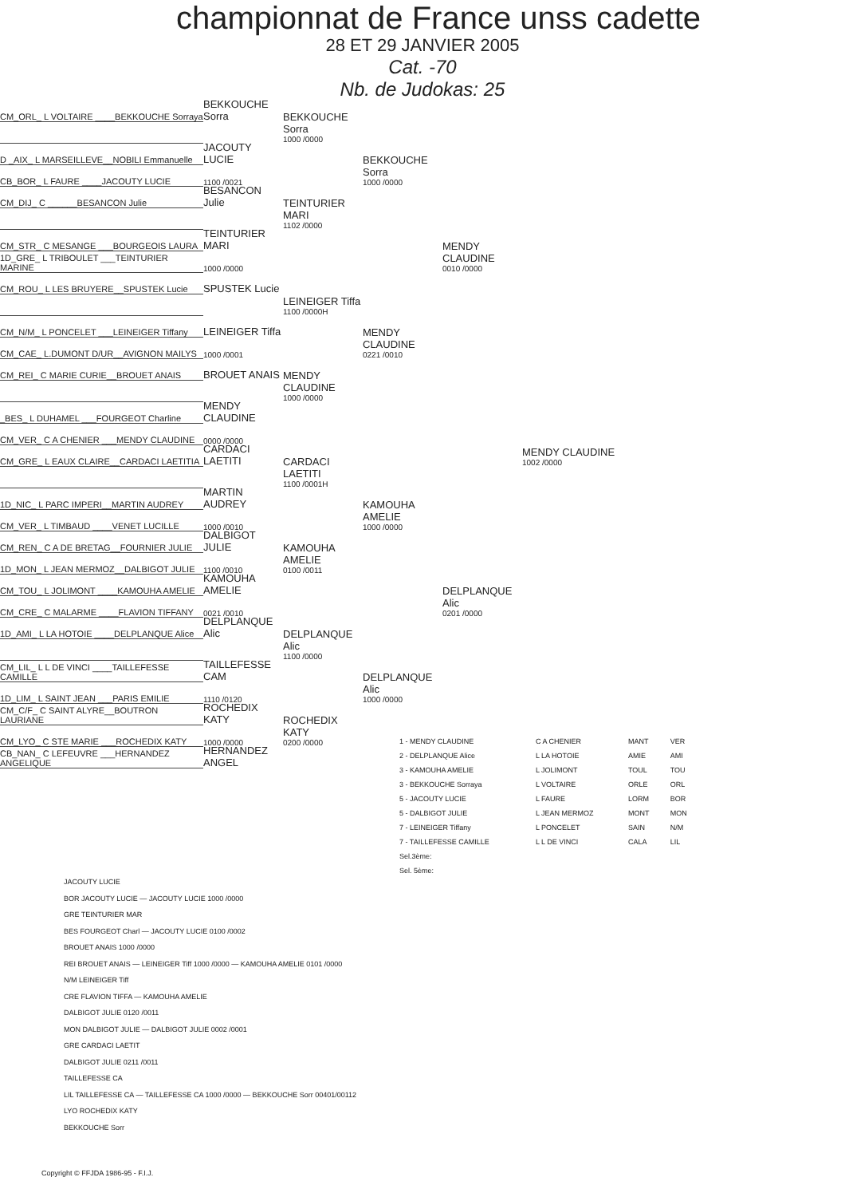championnat de France unss cadette
28 ET 29 JANVIER 2005
Cat. -70
Nb. de Judokas: 25
CM_ORL_ L VOLTAIRE ____BEKKOUCHE Sorraya BEKKOUCHE Sorra
BEKKOUCHE Sorra
1000 /0000
D _AIX_ L MARSEILLEVE__NOBILI Emmanuelle JACOUTY LUCIE
CB_BOR_ L FAURE ____JACOUTY LUCIE 1100 /0021 BEKKOUCHE Sorra
1000 /0000
CM_DIJ_ C ______BESANCON Julie BESANCON Julie
TEINTURIER MARI
1102 /0000
CM_STR_ C MESANGE ___BOURGEOIS LAURA TEINTURIER MARI
1D_GRE_ L TRIBOULET ___TEINTURIER MARINE 1000 /0000 MENDY CLAUDINE
0010 /0000
CM_ROU_ L LES BRUYERE__SPUSTEK Lucie SPUSTEK Lucie
LEINEIGER Tiffa
1100 /0000H
CM_N/M_ L PONCELET ___LEINEIGER Tiffany LEINEIGER Tiffa
CM_CAE_ L.DUMONT D/UR__AVIGNON MAILYS 1000 /0001 MENDY CLAUDINE
0221 /0010
CM_REI_ C MARIE CURIE__BROUET ANAIS BROUET ANAIS
MENDY CLAUDINE
1000 /0000
_BES_ L DUHAMEL ___FOURGEOT Charline MENDY CLAUDINE
CM_VER_ C A CHENIER ___MENDY CLAUDINE 0000 /0000
CM_GRE_ L EAUX CLAIRE__CARDACI LAETITIA CARDACI LAETITI MENDY CLAUDINE
1002 /0000
CARDACI LAETITI
1100 /0001H
1D_NIC_ L PARC IMPERI__MARTIN AUDREY MARTIN AUDREY
CM_VER_ L TIMBAUD ____VENET LUCILLE 1000 /0010 KAMOUHA AMELIE
1000 /0000
CM_REN_ C A DE BRETAG__FOURNIER JULIE DALBIGOT JULIE
1D_MON_ L JEAN MERMOZ__DALBIGOT JULIE 1100 /0010 KAMOUHA AMELIE
0100 /0011
CM_TOU_ L JOLIMONT ____KAMOUHA AMELIE KAMOUHA AMELIE
CM_CRE_ C MALARME ____FLAVION TIFFANY 0021 /0010 DELPLANQUE Alic
0201 /0000
1D_AMI_ L LA HOTOIE ____DELPLANQUE Alice DELPLANQUE Alic
DELPLANQUE Alic
1100 /0000
CM_LIL_ L L DE VINCI ____TAILLEFESSE CAMILLE TAILLEFESSE CAM
1D_LIM_ L SAINT JEAN ___PARIS EMILIE 1110 /0120 DELPLANQUE Alic
1000 /0000
CM_C/F_ C SAINT ALYRE__BOUTRON LAURIANE ROCHEDIX KATY
CM_LYO_ C STE MARIE ___ROCHEDIX KATY 1000 /0000 ROCHEDIX KATY
0200 /0000
CB_NAN_ C LEFEUVRE ___HERNANDEZ ANGELIQUE HERNANDEZ ANGEL
| 1 - MENDY CLAUDINE | C A CHENIER | MANT | VER |
| 2 - DELPLANQUE Alice | L LA HOTOIE | AMIE | AMI |
| 3 - KAMOUHA AMELIE | L JOLIMONT | TOUL | TOU |
| 3 - BEKKOUCHE Sorraya | L VOLTAIRE | ORLE | ORL |
| 5 - JACOUTY LUCIE | L FAURE | LORM | BOR |
| 5 - DALBIGOT JULIE | L JEAN MERMOZ | MONT | MON |
| 7 - LEINEIGER Tiffany | L PONCELET | SAIN | N/M |
| 7 - TAILLEFESSE CAMILLE | L L DE VINCI | CALA | LIL |
| Sel.3ème: | | | |
| Sel. 5ème: | | | |
JACOUTY LUCIE
BOR JACOUTY LUCIE — JACOUTY LUCIE 1000 /0000
GRE TEINTURIER MAR
BES FOURGEOT Charl — JACOUTY LUCIE 0100 /0002
BROUET ANAIS 1000 /0000
REI BROUET ANAIS — LEINEIGER Tiff 1000 /0000 — KAMOUHA AMELIE 0101 /0000
N/M LEINEIGER Tiff
CRE FLAVION TIFFA — KAMOUHA AMELIE
DALBIGOT JULIE 0120 /0011
MON DALBIGOT JULIE — DALBIGOT JULIE 0002 /0001
GRE CARDACI LAETIT
DALBIGOT JULIE 0211 /0011
TAILLEFESSE CA
LIL TAILLEFESSE CA — TAILLEFESSE CA 1000 /0000 — BEKKOUCHE Sorr 00401/00112
LYO ROCHEDIX KATY
BEKKOUCHE Sorr
Copyright © FFJDA 1986-95 - F.I.J.